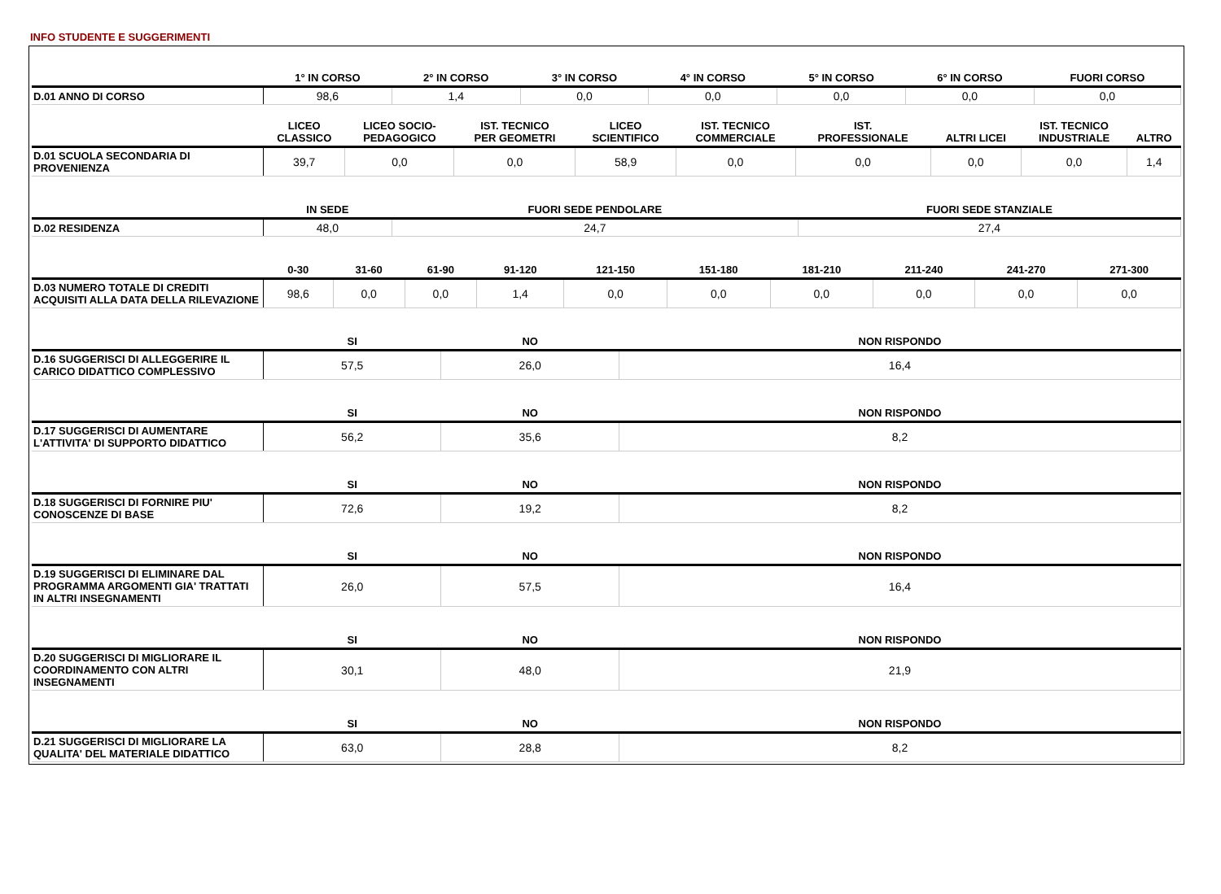INFO STUDENTE E SUGGERIMENTI
| | 1° IN CORSO | 2° IN CORSO | 3° IN CORSO | 4° IN CORSO | 5° IN CORSO | 6° IN CORSO | FUORI CORSO |
| --- | --- | --- | --- | --- | --- | --- | --- |
| D.01 ANNO DI CORSO | 98,6 | 1,4 | 0,0 | 0,0 | 0,0 | 0,0 | 0,0 |
| | LICEO CLASSICO | LICEO SOCIO- PEDAGOGICO | IST. TECNICO PER GEOMETRI | LICEO SCIENTIFICO | IST. TECNICO COMMERCIALE | IST. PROFESSIONALE | ALTRI LICEI | IST. TECNICO INDUSTRIALE | ALTRO |
| --- | --- | --- | --- | --- | --- | --- | --- | --- | --- |
| D.01 SCUOLA SECONDARIA DI PROVENIENZA | 39,7 | 0,0 | 0,0 | 58,9 | 0,0 | 0,0 | 0,0 | 0,0 | 1,4 |
| | IN SEDE | FUORI SEDE PENDOLARE | FUORI SEDE STANZIALE |
| --- | --- | --- | --- |
| D.02 RESIDENZA | 48,0 | 24,7 | 27,4 |
| | 0-30 | 31-60 | 61-90 | 91-120 | 121-150 | 151-180 | 181-210 | 211-240 | 241-270 | 271-300 |
| --- | --- | --- | --- | --- | --- | --- | --- | --- | --- | --- |
| D.03 NUMERO TOTALE DI CREDITI ACQUISITI ALLA DATA DELLA RILEVAZIONE | 98,6 | 0,0 | 0,0 | 1,4 | 0,0 | 0,0 | 0,0 | 0,0 | 0,0 | 0,0 |
| | SI | NO | NON RISPONDO |
| --- | --- | --- | --- |
| D.16 SUGGERISCI DI ALLEGGERIRE IL CARICO DIDATTICO COMPLESSIVO | 57,5 | 26,0 | 16,4 |
| | SI | NO | NON RISPONDO |
| --- | --- | --- | --- |
| D.17 SUGGERISCI DI AUMENTARE L'ATTIVITA' DI SUPPORTO DIDATTICO | 56,2 | 35,6 | 8,2 |
| | SI | NO | NON RISPONDO |
| --- | --- | --- | --- |
| D.18 SUGGERISCI DI FORNIRE PIU' CONOSCENZE DI BASE | 72,6 | 19,2 | 8,2 |
| | SI | NO | NON RISPONDO |
| --- | --- | --- | --- |
| D.19 SUGGERISCI DI ELIMINARE DAL PROGRAMMA ARGOMENTI GIA' TRATTATI IN ALTRI INSEGNAMENTI | 26,0 | 57,5 | 16,4 |
| | SI | NO | NON RISPONDO |
| --- | --- | --- | --- |
| D.20 SUGGERISCI DI MIGLIORARE IL COORDINAMENTO CON ALTRI INSEGNAMENTI | 30,1 | 48,0 | 21,9 |
| | SI | NO | NON RISPONDO |
| --- | --- | --- | --- |
| D.21 SUGGERISCI DI MIGLIORARE LA QUALITA' DEL MATERIALE DIDATTICO | 63,0 | 28,8 | 8,2 |